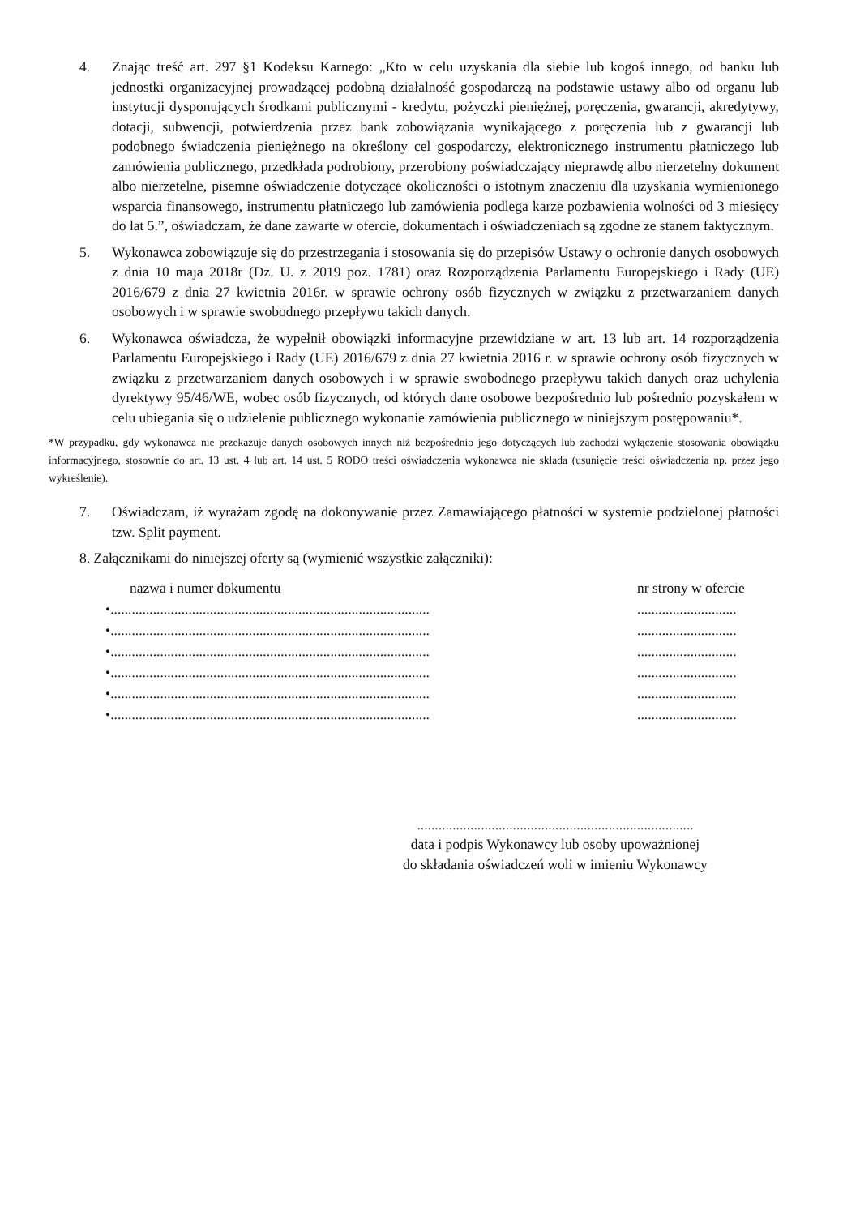4. Znając treść art. 297 §1 Kodeksu Karnego: „Kto w celu uzyskania dla siebie lub kogoś innego, od banku lub jednostki organizacyjnej prowadzącej podobną działalność gospodarczą na podstawie ustawy albo od organu lub instytucji dysponujących środkami publicznymi - kredytu, pożyczki pieniężnej, poręczenia, gwarancji, akredytywy, dotacji, subwencji, potwierdzenia przez bank zobowiązania wynikającego z poręczenia lub z gwarancji lub podobnego świadczenia pieniężnego na określony cel gospodarczy, elektronicznego instrumentu płatniczego lub zamówienia publicznego, przedkłada podrobiony, przerobiony poświadczający nieprawdę albo nierzetelny dokument albo nierzetelne, pisemne oświadczenie dotyczące okoliczności o istotnym znaczeniu dla uzyskania wymienionego wsparcia finansowego, instrumentu płatniczego lub zamówienia podlega karze pozbawienia wolności od 3 miesięcy do lat 5.”, oświadczam, że dane zawarte w ofercie, dokumentach i oświadczeniach są zgodne ze stanem faktycznym.
5. Wykonawca zobowiązuje się do przestrzegania i stosowania się do przepisów Ustawy o ochronie danych osobowych z dnia 10 maja 2018r (Dz. U. z 2019 poz. 1781) oraz Rozporządzenia Parlamentu Europejskiego i Rady (UE) 2016/679 z dnia 27 kwietnia 2016r. w sprawie ochrony osób fizycznych w związku z przetwarzaniem danych osobowych i w sprawie swobodnego przepływu takich danych.
6. Wykonawca oświadcza, że wypełnił obowiązki informacyjne przewidziane w art. 13 lub art. 14 rozporządzenia Parlamentu Europejskiego i Rady (UE) 2016/679 z dnia 27 kwietnia 2016 r. w sprawie ochrony osób fizycznych w związku z przetwarzaniem danych osobowych i w sprawie swobodnego przepływu takich danych oraz uchylenia dyrektywy 95/46/WE, wobec osób fizycznych, od których dane osobowe bezpośrednio lub pośrednio pozyskałem w celu ubiegania się o udzielenie publicznego wykonanie zamówienia publicznego w niniejszym postępowaniu*.
*W przypadku, gdy wykonawca nie przekazuje danych osobowych innych niż bezpośrednio jego dotyczących lub zachodzi wyłączenie stosowania obowiązku informacyjnego, stosownie do art. 13 ust. 4 lub art. 14 ust. 5 RODO treści oświadczenia wykonawca nie składa (usunięcie treści oświadczenia np. przez jego wykreślenie).
7. Oświadczam, iż wyrażam zgodę na dokonywanie przez Zamawiającego płatności w systemie podzielonej płatności tzw. Split payment.
8. Załącznikami do niniejszej oferty są (wymienić wszystkie załączniki):
nazwa i numer dokumentu nr strony w ofercie
•......................................................................................................................
•......................................................................................................................
•......................................................................................................................
•......................................................................................................................
•......................................................................................................................
•......................................................................................................................
..............................................................................
data i podpis Wykonawcy lub osoby upoważnionej
do składania oświadczeń woli w imieniu Wykonawcy